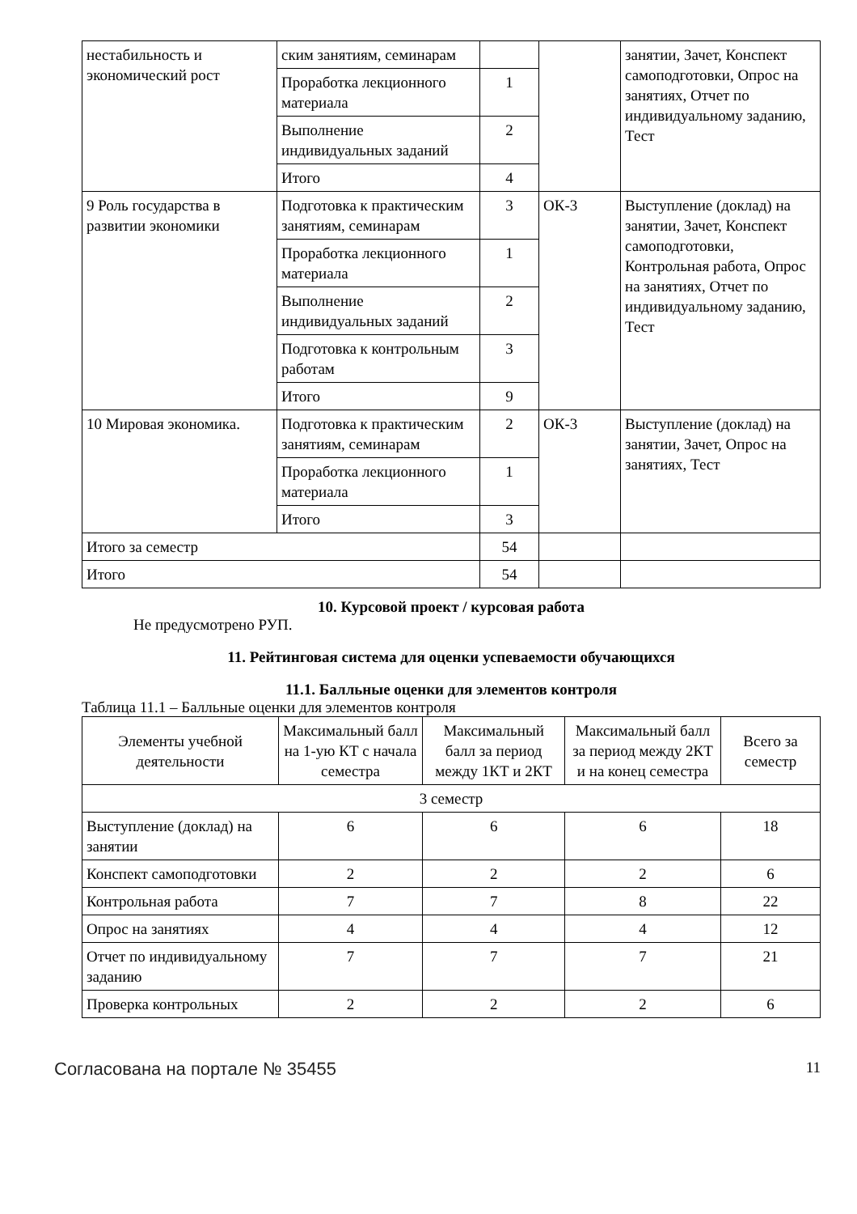| нестабильность и экономический рост | ским занятиям, семинарам | | | занятии, Зачет, Конспект самоподготовки, Опрос на занятиях, Отчет по индивидуальному заданию, Тест |
| | Проработка лекционного материала | 1 | | |
| | Выполнение индивидуальных заданий | 2 | | |
| | Итого | 4 | | |
| 9 Роль государства в развитии экономики | Подготовка к практическим занятиям, семинарам | 3 | ОК-3 | Выступление (доклад) на занятии, Зачет, Конспект самоподготовки, Контрольная работа, Опрос на занятиях, Отчет по индивидуальному заданию, Тест |
| | Проработка лекционного материала | 1 | | |
| | Выполнение индивидуальных заданий | 2 | | |
| | Подготовка к контрольным работам | 3 | | |
| | Итого | 9 | | |
| 10 Мировая экономика. | Подготовка к практическим занятиям, семинарам | 2 | ОК-3 | Выступление (доклад) на занятии, Зачет, Опрос на занятиях, Тест |
| | Проработка лекционного материала | 1 | | |
| | Итого | 3 | | |
| Итого за семестр | | 54 | | |
| Итого | | 54 | | |
10. Курсовой проект / курсовая работа
Не предусмотрено РУП.
11. Рейтинговая система для оценки успеваемости обучающихся
11.1. Балльные оценки для элементов контроля
Таблица 11.1 – Балльные оценки для элементов контроля
| Элементы учебной деятельности | Максимальный балл на 1-ую КТ с начала семестра | Максимальный балл за период между 1КТ и 2КТ | Максимальный балл за период между 2КТ и на конец семестра | Всего за семестр |
| --- | --- | --- | --- | --- |
| 3 семестр | | | | |
| Выступление (доклад) на занятии | 6 | 6 | 6 | 18 |
| Конспект самоподготовки | 2 | 2 | 2 | 6 |
| Контрольная работа | 7 | 7 | 8 | 22 |
| Опрос на занятиях | 4 | 4 | 4 | 12 |
| Отчет по индивидуальному заданию | 7 | 7 | 7 | 21 |
| Проверка контрольных | 2 | 2 | 2 | 6 |
Согласована на портале № 35455 11